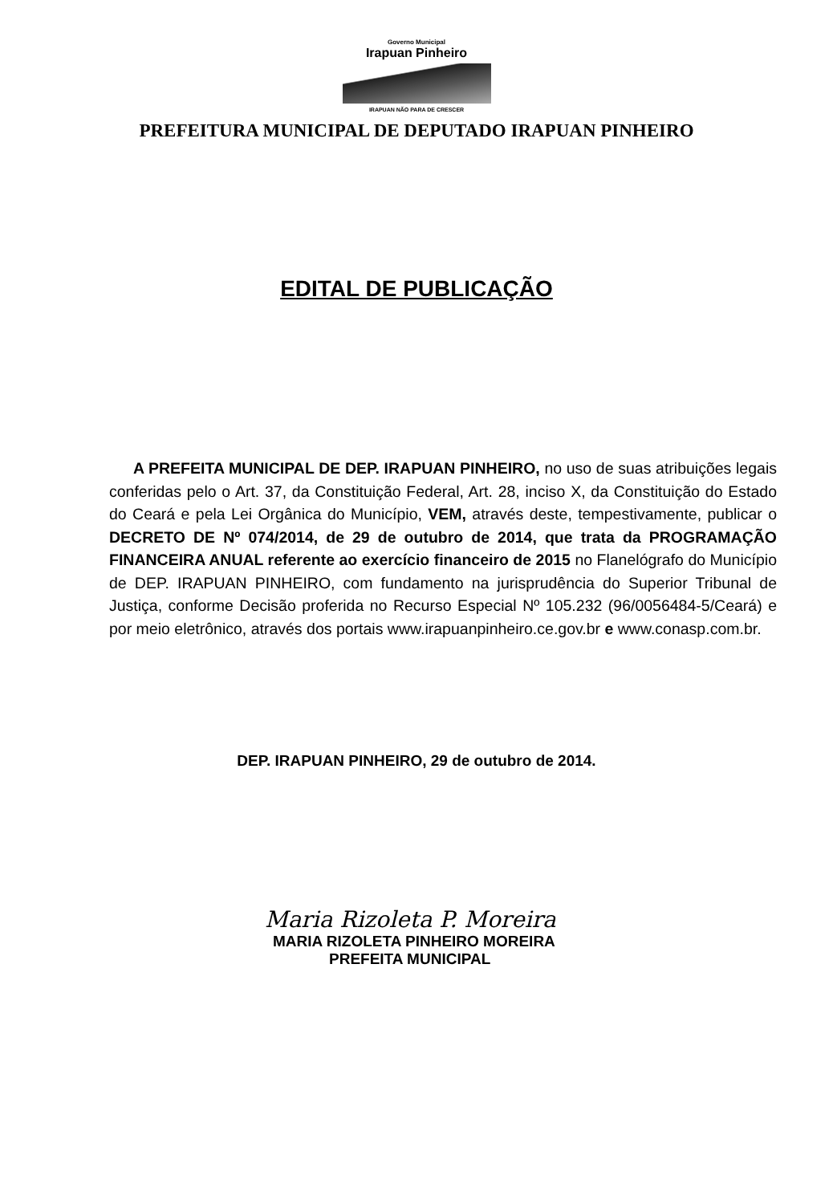Governo Municipal
Irapuan Pinheiro
IRAPUAN NÃO PARA DE CRESCER
PREFEITURA MUNICIPAL DE DEPUTADO IRAPUAN PINHEIRO
EDITAL DE PUBLICAÇÃO
A PREFEITA MUNICIPAL DE DEP. IRAPUAN PINHEIRO, no uso de suas atribuições legais conferidas pelo o Art. 37, da Constituição Federal, Art. 28, inciso X, da Constituição do Estado do Ceará e pela Lei Orgânica do Município, VEM, através deste, tempestivamente, publicar o DECRETO DE Nº 074/2014, de 29 de outubro de 2014, que trata da PROGRAMAÇÃO FINANCEIRA ANUAL referente ao exercício financeiro de 2015 no Flanelógrafo do Município de DEP. IRAPUAN PINHEIRO, com fundamento na jurisprudência do Superior Tribunal de Justiça, conforme Decisão proferida no Recurso Especial Nº 105.232 (96/0056484-5/Ceará) e por meio eletrônico, através dos portais www.irapuanpinheiro.ce.gov.br e www.conasp.com.br.
DEP. IRAPUAN PINHEIRO, 29 de outubro de 2014.
Maria Rizoleta P. Moreira
MARIA RIZOLETA PINHEIRO MOREIRA
PREFEITA MUNICIPAL